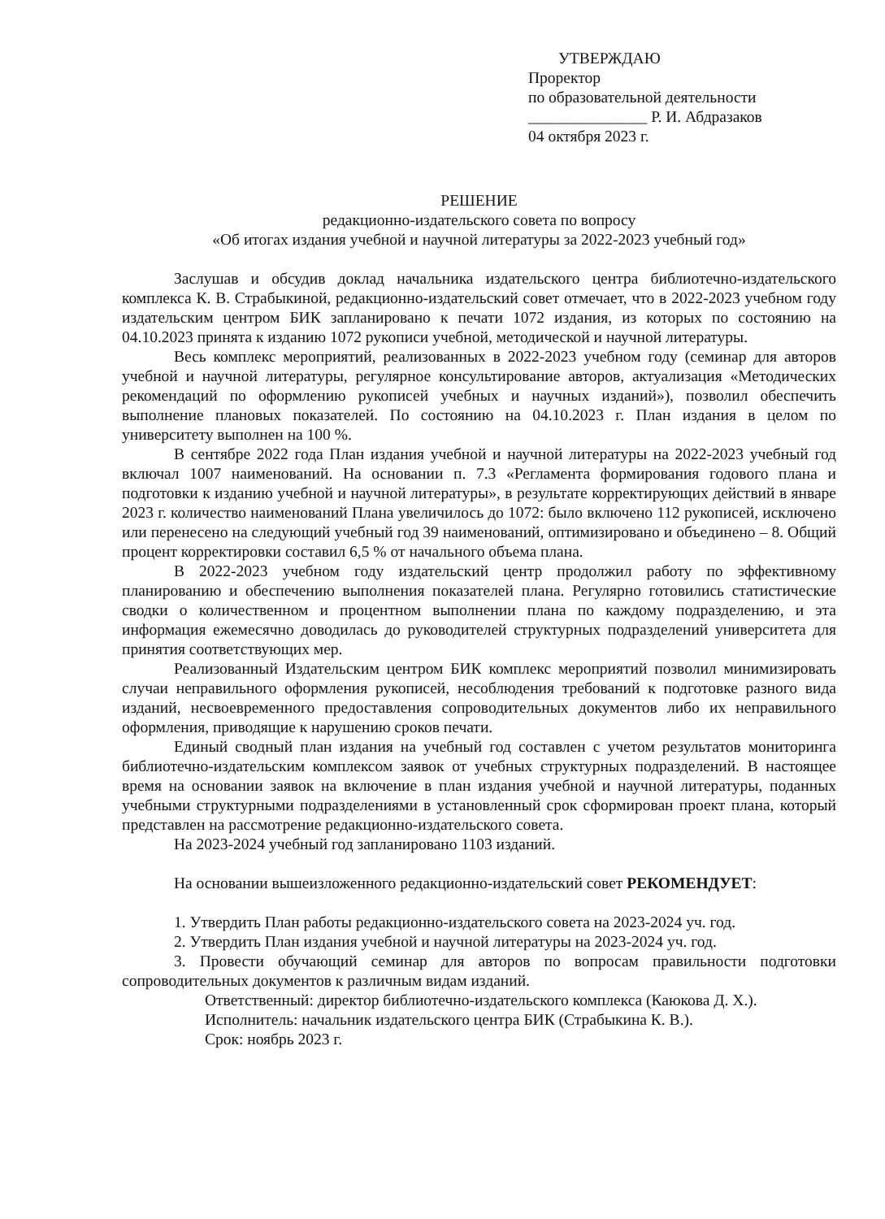УТВЕРЖДАЮ
Проректор
по образовательной деятельности
_______________ Р. И. Абдразаков
04 октября 2023 г.
РЕШЕНИЕ
редакционно-издательского совета по вопросу
«Об итогах издания учебной и научной литературы за 2022-2023 учебный год»
Заслушав и обсудив доклад начальника издательского центра библиотечно-издательского комплекса К. В. Страбыкиной, редакционно-издательский совет отмечает, что в 2022-2023 учебном году издательским центром БИК запланировано к печати 1072 издания, из которых по состоянию на 04.10.2023 принята к изданию 1072 рукописи учебной, методической и научной литературы.
Весь комплекс мероприятий, реализованных в 2022-2023 учебном году (семинар для авторов учебной и научной литературы, регулярное консультирование авторов, актуализация «Методических рекомендаций по оформлению рукописей учебных и научных изданий»), позволил обеспечить выполнение плановых показателей. По состоянию на 04.10.2023 г. План издания в целом по университету выполнен на 100 %.
В сентябре 2022 года План издания учебной и научной литературы на 2022-2023 учебный год включал 1007 наименований. На основании п. 7.3 «Регламента формирования годового плана и подготовки к изданию учебной и научной литературы», в результате корректирующих действий в январе 2023 г. количество наименований Плана увеличилось до 1072: было включено 112 рукописей, исключено или перенесено на следующий учебный год 39 наименований, оптимизировано и объединено – 8. Общий процент корректировки составил 6,5 % от начального объема плана.
В 2022-2023 учебном году издательский центр продолжил работу по эффективному планированию и обеспечению выполнения показателей плана. Регулярно готовились статистические сводки о количественном и процентном выполнении плана по каждому подразделению, и эта информация ежемесячно доводилась до руководителей структурных подразделений университета для принятия соответствующих мер.
Реализованный Издательским центром БИК комплекс мероприятий позволил минимизировать случаи неправильного оформления рукописей, несоблюдения требований к подготовке разного вида изданий, несвоевременного предоставления сопроводительных документов либо их неправильного оформления, приводящие к нарушению сроков печати.
Единый сводный план издания на учебный год составлен с учетом результатов мониторинга библиотечно-издательским комплексом заявок от учебных структурных подразделений. В настоящее время на основании заявок на включение в план издания учебной и научной литературы, поданных учебными структурными подразделениями в установленный срок сформирован проект плана, который представлен на рассмотрение редакционно-издательского совета.
На 2023-2024 учебный год запланировано 1103 изданий.
На основании вышеизложенного редакционно-издательский совет РЕКОМЕНДУЕТ:
1. Утвердить План работы редакционно-издательского совета на 2023-2024 уч. год.
2. Утвердить План издания учебной и научной литературы на 2023-2024 уч. год.
3. Провести обучающий семинар для авторов по вопросам правильности подготовки сопроводительных документов к различным видам изданий.
Ответственный: директор библиотечно-издательского комплекса (Каюкова Д. Х.).
Исполнитель: начальник издательского центра БИК (Страбыкина К. В.).
Срок: ноябрь 2023 г.